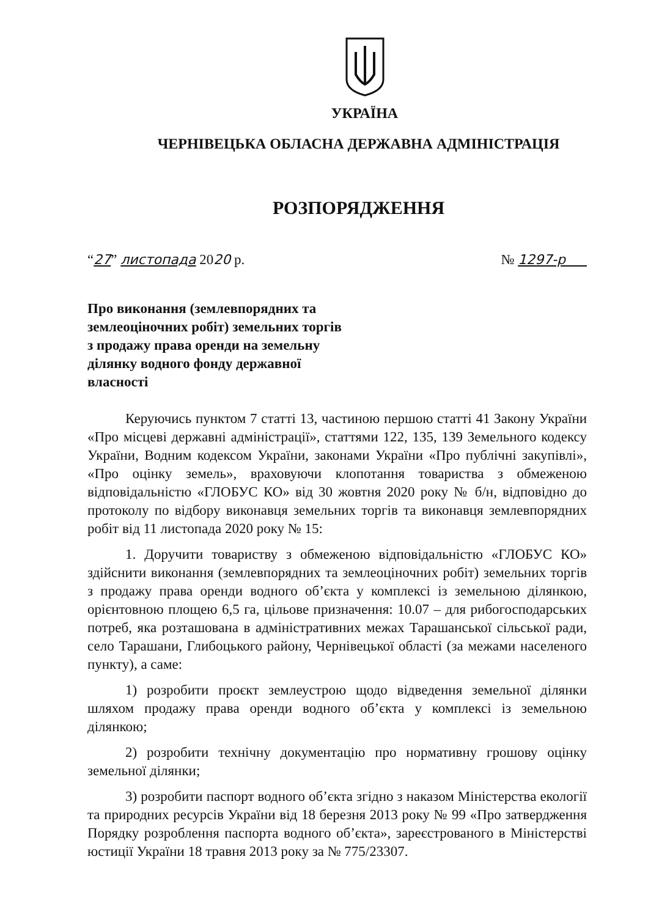УКРАЇНА
ЧЕРНІВЕЦЬКА ОБЛАСНА ДЕРЖАВНА АДМІНІСТРАЦІЯ
РОЗПОРЯДЖЕННЯ
“27” листопада 2020 р. № 1297-р
Про виконання (землевпорядних та землеоціночних робіт) земельних торгів з продажу права оренди на земельну ділянку водного фонду державної власності
Керуючись пунктом 7 статті 13, частиною першою статті 41 Закону України «Про місцеві державні адміністрації», статтями 122, 135, 139 Земельного кодексу України, Водним кодексом України, законами України «Про публічні закупівлі», «Про оцінку земель», враховуючи клопотання товариства з обмеженою відповідальністю «ГЛОБУС КО» від 30 жовтня 2020 року № б/н, відповідно до протоколу по відбору виконавця земельних торгів та виконавця землевпорядних робіт від 11 листопада 2020 року № 15:
1. Доручити товариству з обмеженою відповідальністю «ГЛОБУС КО» здійснити виконання (землевпорядних та землеоціночних робіт) земельних торгів з продажу права оренди водного об’єкта у комплексі із земельною ділянкою, орієнтовною площею 6,5 га, цільове призначення: 10.07 – для рибогосподарських потреб, яка розташована в адміністративних межах Тарашанської сільської ради, село Тарашани, Глибоцького району, Чернівецької області (за межами населеного пункту), а саме:
1) розробити проєкт землеустрою щодо відведення земельної ділянки шляхом продажу права оренди водного об’єкта у комплексі із земельною ділянкою;
2) розробити технічну документацію про нормативну грошову оцінку земельної ділянки;
3) розробити паспорт водного об’єкта згідно з наказом Міністерства екології та природних ресурсів України від 18 березня 2013 року № 99 «Про затвердження Порядку розроблення паспорта водного об’єкта», зареєстрованого в Міністерстві юстиції України 18 травня 2013 року за № 775/23307.